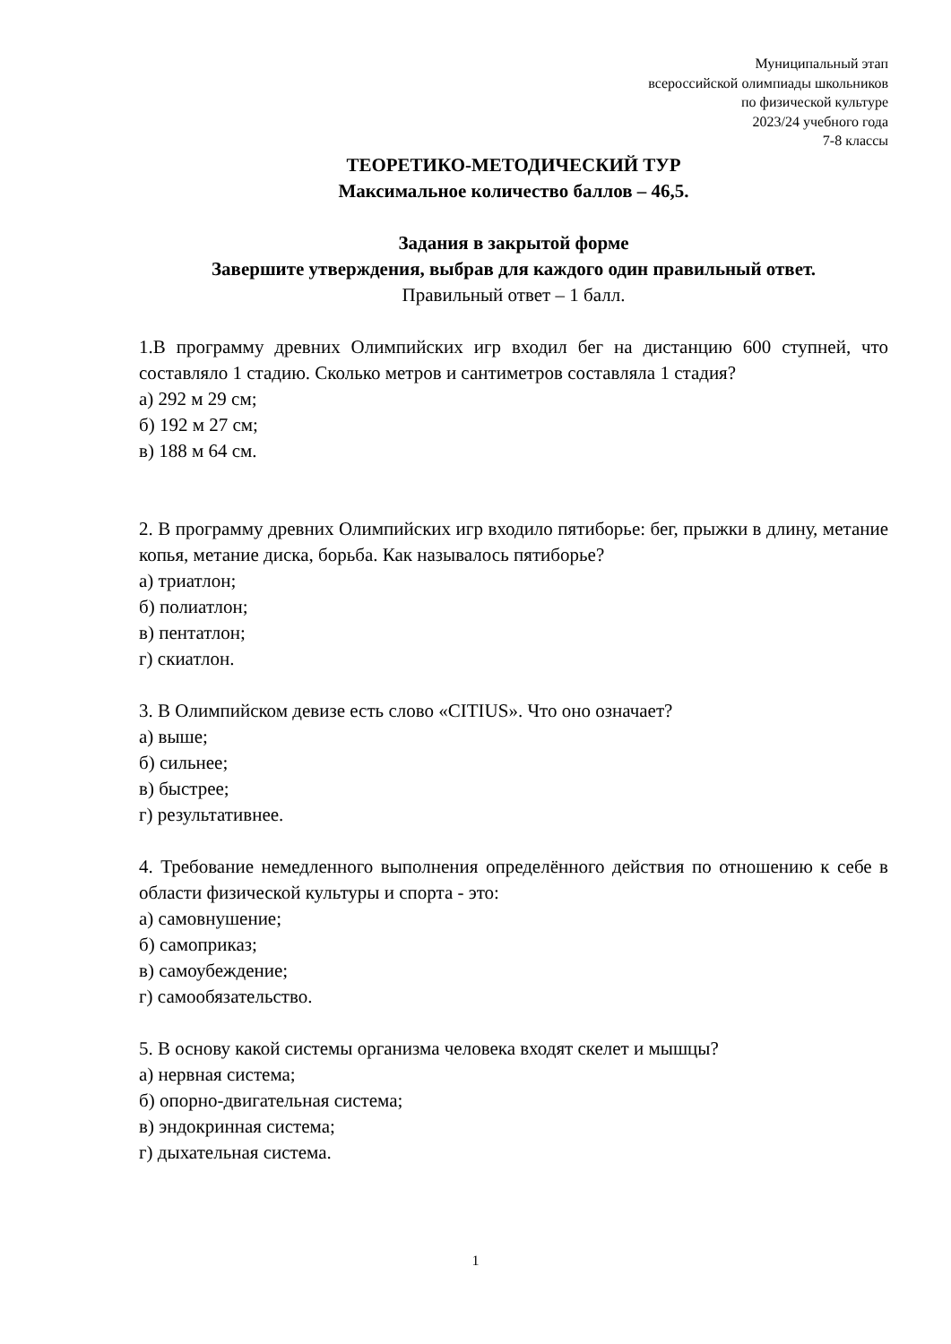Муниципальный этап
всероссийской олимпиады школьников
по физической культуре
2023/24 учебного года
7-8 классы
ТЕОРЕТИКО-МЕТОДИЧЕСКИЙ ТУР
Максимальное количество баллов – 46,5.
Задания в закрытой форме
Завершите утверждения, выбрав для каждого один правильный ответ.
Правильный ответ – 1 балл.
1.В программу древних Олимпийских игр входил бег на дистанцию 600 ступней, что составляло 1 стадию. Сколько метров и сантиметров составляла 1 стадия?
а) 292 м 29 см;
б) 192 м 27 см;
в) 188 м 64 см.
2. В программу древних Олимпийских игр входило пятиборье: бег, прыжки в длину, метание копья, метание диска, борьба. Как называлось пятиборье?
а) триатлон;
б) полиатлон;
в) пентатлон;
г) скиатлон.
3. В Олимпийском девизе есть слово «CITIUS». Что оно означает?
а) выше;
б) сильнее;
в) быстрее;
г) результативнее.
4. Требование немедленного выполнения определённого действия по отношению к себе в области физической культуры и спорта - это:
а) самовнушение;
б) самоприказ;
в) самоубеждение;
г) самообязательство.
5. В основу какой системы организма человека входят скелет и мышцы?
а) нервная система;
б) опорно-двигательная система;
в) эндокринная система;
г) дыхательная система.
1